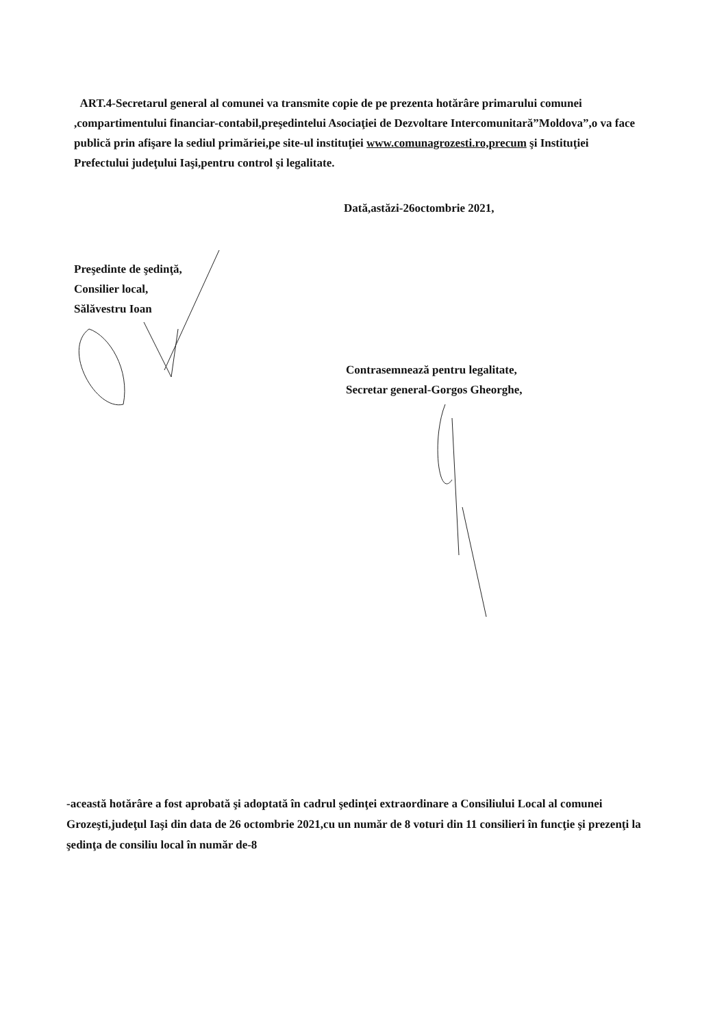ART.4-Secretarul general al comunei va transmite copie de pe prezenta hotărâre primarului comunei ,compartimentului financiar-contabil,preşedintelui Asociaţiei de Dezvoltare Intercomunitară”Moldova”,o va face publică prin afişare la sediul primăriei,pe site-ul instituţiei www.comunagrozesti.ro,precum şi Instituţiei Prefectului judeţului Iaşi,pentru control şi legalitate.
Dată,astăzi-26octombrie 2021,
Preşedinte de şedinţă,
Consilier local,
Sălăvestru Ioan
Contrasemnează pentru legalitate,
Secretar general-Gorgos Gheorghe,
-această hotărâre a fost aprobată şi adoptată în cadrul şedinţei extraordinare a Consiliului Local al comunei Grozeşti,judeţul Iaşi din data de 26 octombrie 2021,cu un număr de 8 voturi din 11 consilieri în funcţie şi prezenţi la şedinţa de consiliu local în număr de-8